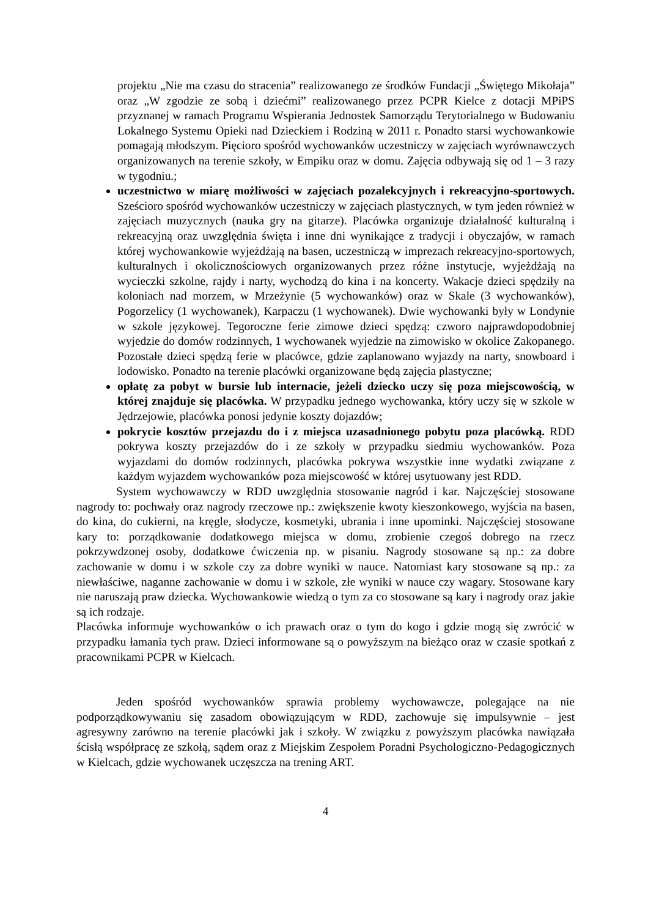projektu „Nie ma czasu do stracenia” realizowanego ze środków Fundacji „Świętego Mikołaja” oraz „W zgodzie ze sobą i dziećmi” realizowanego przez PCPR Kielce z dotacji MPiPS przyznanej w ramach Programu Wspierania Jednostek Samorządu Terytorialnego w Budowaniu Lokalnego Systemu Opieki nad Dzieckiem i Rodziną w 2011 r. Ponadto starsi wychowankowie pomagają młodszym. Pięcioro spośród wychowanków uczestniczy w zajęciach wyrównawczych organizowanych na terenie szkoły, w Empiku oraz w domu. Zajęcia odbywają się od 1 – 3 razy w tygodniu.;
uczestnictwo w miarę możliwości w zajęciach pozalekcyjnych i rekreacyjno-sportowych. Sześcioro spośród wychowanków uczestniczy w zajęciach plastycznych, w tym jeden również w zajęciach muzycznych (nauka gry na gitarze). Placówka organizuje działalność kulturalną i rekreacyjną oraz uwzględnia święta i inne dni wynikające z tradycji i obyczajów, w ramach której wychowankowie wyjeżdżają na basen, uczestniczą w imprezach rekreacyjno-sportowych, kulturalnych i okolicznościowych organizowanych przez różne instytucje, wyjeżdżają na wycieczki szkolne, rajdy i narty, wychodzą do kina i na koncerty. Wakacje dzieci spędziły na koloniach nad morzem, w Mrzeżynie (5 wychowanków) oraz w Skale (3 wychowanków), Pogorzelicy (1 wychowanek), Karpaczu (1 wychowanek). Dwie wychowanki były w Londynie w szkole językowej. Tegoroczne ferie zimowe dzieci spędzą: czworo najprawdopodobniej wyjedzie do domów rodzinnych, 1 wychowanek wyjedzie na zimowisko w okolice Zakopanego. Pozostałe dzieci spędzą ferie w placówce, gdzie zaplanowano wyjazdy na narty, snowboard i lodowisko. Ponadto na terenie placówki organizowane będą zajęcia plastyczne;
opłatę za pobyt w bursie lub internacie, jeżeli dziecko uczy się poza miejscowością, w której znajduje się placówka. W przypadku jednego wychowanka, który uczy się w szkole w Jędrzejowie, placówka ponosi jedynie koszty dojazdów;
pokrycie kosztów przejazdu do i z miejsca uzasadnionego pobytu poza placówką. RDD pokrywa koszty przejazdów do i ze szkoły w przypadku siedmiu wychowanków. Poza wyjazdami do domów rodzinnych, placówka pokrywa wszystkie inne wydatki związane z każdym wyjazdem wychowanków poza miejscowość w której usytuowany jest RDD.
System wychowawczy w RDD uwzględnia stosowanie nagród i kar. Najczęściej stosowane nagrody to: pochwały oraz nagrody rzeczowe np.: zwiększenie kwoty kieszonkowego, wyjścia na basen, do kina, do cukierni, na kręgle, słodycze, kosmetyki, ubrania i inne upominki. Najczęściej stosowane kary to: porządkowanie dodatkowego miejsca w domu, zrobienie czegoś dobrego na rzecz pokrzywdzonej osoby, dodatkowe ćwiczenia np. w pisaniu. Nagrody stosowane są np.: za dobre zachowanie w domu i w szkole czy za dobre wyniki w nauce. Natomiast kary stosowane są np.: za niewłaściwe, naganne zachowanie w domu i w szkole, złe wyniki w nauce czy wagary. Stosowane kary nie naruszają praw dziecka. Wychowankowie wiedzą o tym za co stosowane są kary i nagrody oraz jakie są ich rodzaje.
Placówka informuje wychowanków o ich prawach oraz o tym do kogo i gdzie mogą się zwrócić w przypadku łamania tych praw. Dzieci informowane są o powyższym na bieżąco oraz w czasie spotkań z pracownikami PCPR w Kielcach.
Jeden spośród wychowanków sprawia problemy wychowawcze, polegające na nie podporządkowywaniu się zasadom obowiązującym w RDD, zachowuje się impulsywnie – jest agresywny zarówno na terenie placówki jak i szkoły. W związku z powyższym placówka nawiązała ścisłą współpracę ze szkołą, sądem oraz z Miejskim Zespołem Poradni Psychologiczno-Pedagogicznych w Kielcach, gdzie wychowanek uczęszcza na trening ART.
4